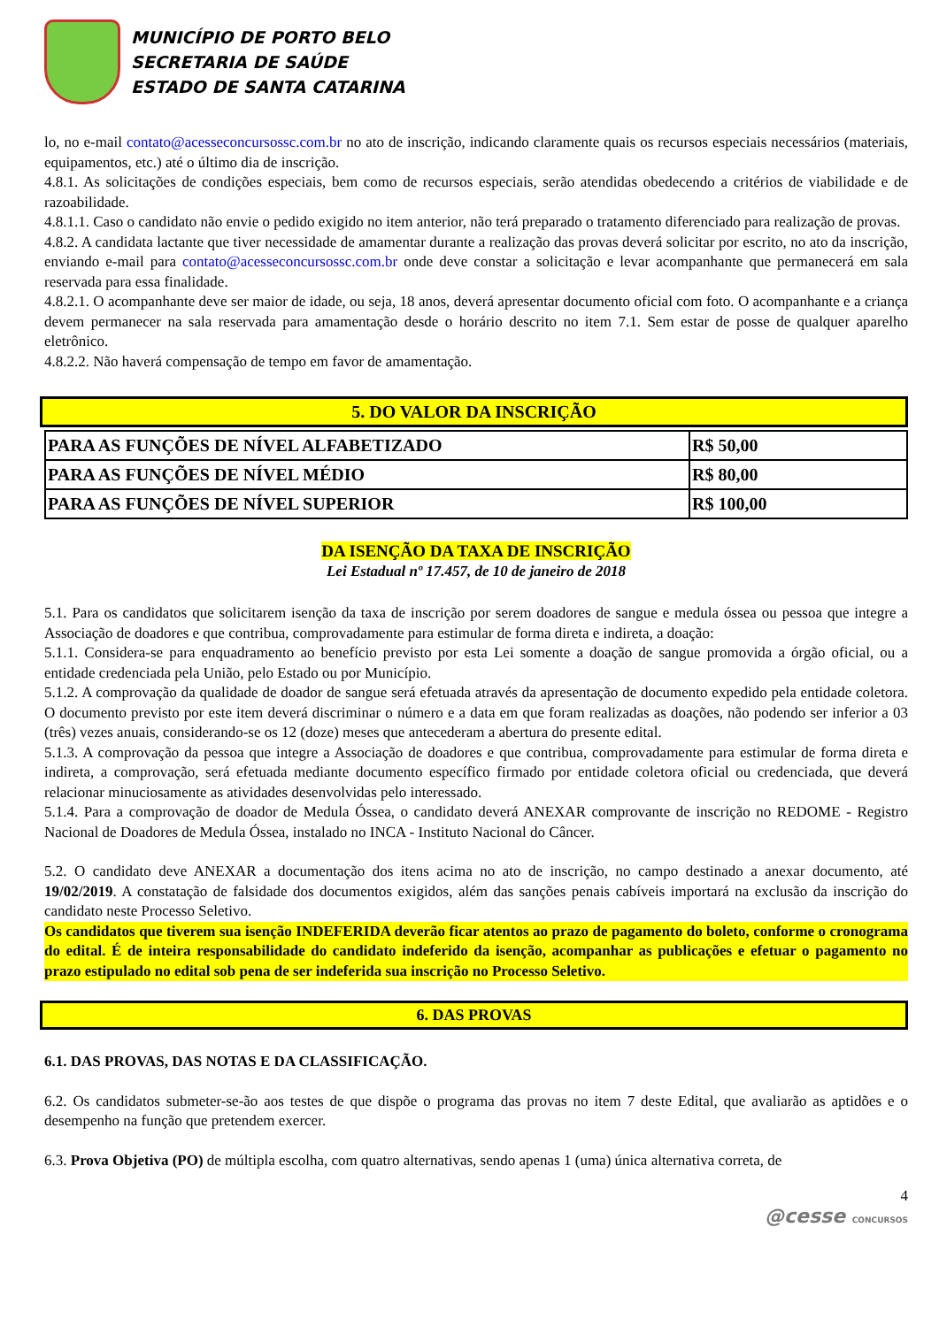MUNICÍPIO DE PORTO BELO
SECRETARIA DE SAÚDE
ESTADO DE SANTA CATARINA
lo, no e-mail contato@acesseconcursossc.com.br no ato de inscrição, indicando claramente quais os recursos especiais necessários (materiais, equipamentos, etc.) até o último dia de inscrição.
4.8.1. As solicitações de condições especiais, bem como de recursos especiais, serão atendidas obedecendo a critérios de viabilidade e de razoabilidade.
4.8.1.1. Caso o candidato não envie o pedido exigido no item anterior, não terá preparado o tratamento diferenciado para realização de provas.
4.8.2. A candidata lactante que tiver necessidade de amamentar durante a realização das provas deverá solicitar por escrito, no ato da inscrição, enviando e-mail para contato@acesseconcursossc.com.br onde deve constar a solicitação e levar acompanhante que permanecerá em sala reservada para essa finalidade.
4.8.2.1. O acompanhante deve ser maior de idade, ou seja, 18 anos, deverá apresentar documento oficial com foto. O acompanhante e a criança devem permanecer na sala reservada para amamentação desde o horário descrito no item 7.1. Sem estar de posse de qualquer aparelho eletrônico.
4.8.2.2. Não haverá compensação de tempo em favor de amamentação.
5. DO VALOR DA INSCRIÇÃO
| PARA AS FUNÇÕES DE NÍVEL ALFABETIZADO | R$ 50,00 |
| PARA AS FUNÇÕES DE NÍVEL MÉDIO | R$ 80,00 |
| PARA AS FUNÇÕES DE NÍVEL SUPERIOR | R$ 100,00 |
DA ISENÇÃO DA TAXA DE INSCRIÇÃO
Lei Estadual nº 17.457, de 10 de janeiro de 2018
5.1. Para os candidatos que solicitarem isenção da taxa de inscrição por serem doadores de sangue e medula óssea ou pessoa que integre a Associação de doadores e que contribua, comprovadamente para estimular de forma direta e indireta, a doação:
5.1.1. Considera-se para enquadramento ao benefício previsto por esta Lei somente a doação de sangue promovida a órgão oficial, ou a entidade credenciada pela União, pelo Estado ou por Município.
5.1.2. A comprovação da qualidade de doador de sangue será efetuada através da apresentação de documento expedido pela entidade coletora. O documento previsto por este item deverá discriminar o número e a data em que foram realizadas as doações, não podendo ser inferior a 03 (três) vezes anuais, considerando-se os 12 (doze) meses que antecederam a abertura do presente edital.
5.1.3. A comprovação da pessoa que integre a Associação de doadores e que contribua, comprovadamente para estimular de forma direta e indireta, a comprovação, será efetuada mediante documento específico firmado por entidade coletora oficial ou credenciada, que deverá relacionar minuciosamente as atividades desenvolvidas pelo interessado.
5.1.4. Para a comprovação de doador de Medula Óssea, o candidato deverá ANEXAR comprovante de inscrição no REDOME - Registro Nacional de Doadores de Medula Óssea, instalado no INCA - Instituto Nacional do Câncer.
5.2. O candidato deve ANEXAR a documentação dos itens acima no ato de inscrição, no campo destinado a anexar documento, até 19/02/2019. A constatação de falsidade dos documentos exigidos, além das sanções penais cabíveis importará na exclusão da inscrição do candidato neste Processo Seletivo.
Os candidatos que tiverem sua isenção INDEFERIDA deverão ficar atentos ao prazo de pagamento do boleto, conforme o cronograma do edital. É de inteira responsabilidade do candidato indeferido da isenção, acompanhar as publicações e efetuar o pagamento no prazo estipulado no edital sob pena de ser indeferida sua inscrição no Processo Seletivo.
6. DAS PROVAS
6.1. DAS PROVAS, DAS NOTAS E DA CLASSIFICAÇÃO.
6.2. Os candidatos submeter-se-ão aos testes de que dispõe o programa das provas no item 7 deste Edital, que avaliarão as aptidões e o desempenho na função que pretendem exercer.
6.3. Prova Objetiva (PO) de múltipla escolha, com quatro alternativas, sendo apenas 1 (uma) única alternativa correta, de
4
@cesse CONCURSOS